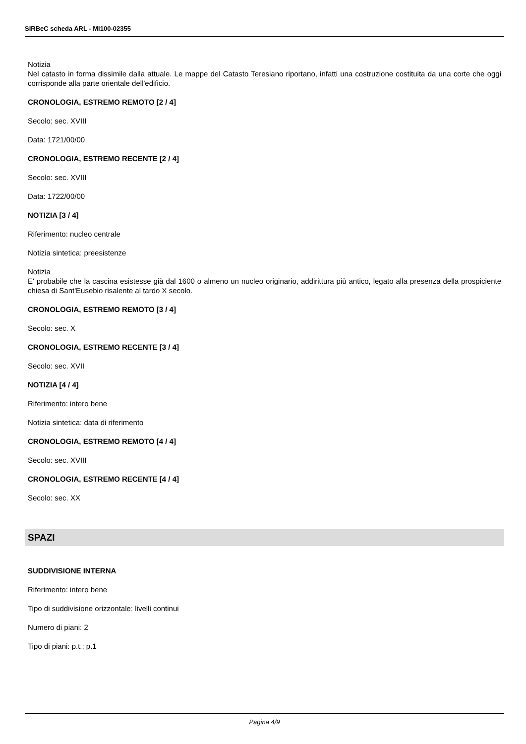SIRBeC scheda ARL - MI100-02355
Notizia
Nel catasto in forma dissimile dalla attuale. Le mappe del Catasto Teresiano riportano, infatti una costruzione costituita da una corte che oggi corrisponde alla parte orientale dell'edificio.
CRONOLOGIA, ESTREMO REMOTO [2 / 4]
Secolo: sec. XVIII
Data: 1721/00/00
CRONOLOGIA, ESTREMO RECENTE [2 / 4]
Secolo: sec. XVIII
Data: 1722/00/00
NOTIZIA [3 / 4]
Riferimento: nucleo centrale
Notizia sintetica: preesistenze
Notizia
E' probabile che la cascina esistesse già dal 1600 o almeno un nucleo originario, addirittura più antico, legato alla presenza della prospiciente chiesa di Sant'Eusebio risalente al tardo X secolo.
CRONOLOGIA, ESTREMO REMOTO [3 / 4]
Secolo: sec. X
CRONOLOGIA, ESTREMO RECENTE [3 / 4]
Secolo: sec. XVII
NOTIZIA [4 / 4]
Riferimento: intero bene
Notizia sintetica: data di riferimento
CRONOLOGIA, ESTREMO REMOTO [4 / 4]
Secolo: sec. XVIII
CRONOLOGIA, ESTREMO RECENTE [4 / 4]
Secolo: sec. XX
SPAZI
SUDDIVISIONE INTERNA
Riferimento: intero bene
Tipo di suddivisione orizzontale: livelli continui
Numero di piani: 2
Tipo di piani: p.t.; p.1
Pagina 4/9